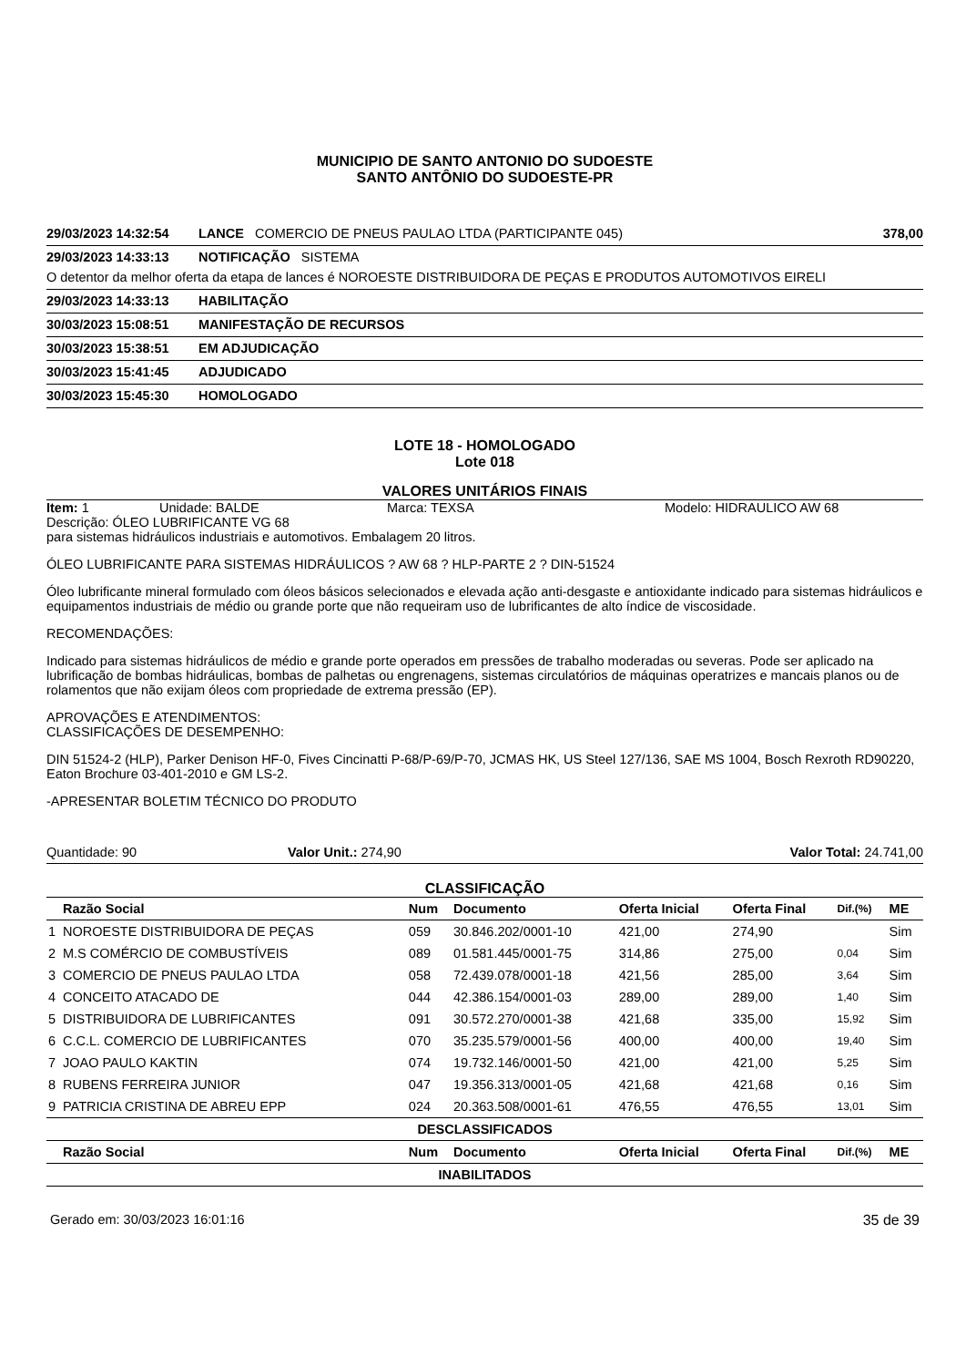MUNICIPIO DE SANTO ANTONIO DO SUDOESTE
SANTO ANTÔNIO DO SUDOESTE-PR
29/03/2023 14:32:54 LANCE COMERCIO DE PNEUS PAULAO LTDA (PARTICIPANTE 045) 378,00
29/03/2023 14:33:13 NOTIFICAÇÃO SISTEMA
O detentor da melhor oferta da etapa de lances é NOROESTE DISTRIBUIDORA DE PEÇAS E PRODUTOS AUTOMOTIVOS EIRELI
29/03/2023 14:33:13 HABILITAÇÃO
30/03/2023 15:08:51 MANIFESTAÇÃO DE RECURSOS
30/03/2023 15:38:51 EM ADJUDICAÇÃO
30/03/2023 15:41:45 ADJUDICADO
30/03/2023 15:45:30 HOMOLOGADO
LOTE 18 - HOMOLOGADO
Lote 018
VALORES UNITÁRIOS FINAIS
Item: 1 Unidade: BALDE Marca: TEXSA Modelo: HIDRAULICO AW 68
Descrição: ÓLEO LUBRIFICANTE VG 68
para sistemas hidráulicos industriais e automotivos. Embalagem 20 litros.
ÓLEO LUBRIFICANTE PARA SISTEMAS HIDRÁULICOS ? AW 68 ? HLP-PARTE 2 ? DIN-51524
Óleo lubrificante mineral formulado com óleos básicos selecionados e elevada ação anti-desgaste e antioxidante indicado para sistemas hidráulicos e equipamentos industriais de médio ou grande porte que não requeiram uso de lubrificantes de alto índice de viscosidade.
RECOMENDAÇÕES:
Indicado para sistemas hidráulicos de médio e grande porte operados em pressões de trabalho moderadas ou severas. Pode ser aplicado na lubrificação de bombas hidráulicas, bombas de palhetas ou engrenagens, sistemas circulatórios de máquinas operatrizes e mancais planos ou de rolamentos que não exijam óleos com propriedade de extrema pressão (EP).
APROVAÇÕES E ATENDIMENTOS:
CLASSIFICAÇÕES DE DESEMPENHO:
DIN 51524-2 (HLP), Parker Denison HF-0, Fives Cincinatti P-68/P-69/P-70, JCMAS HK, US Steel 127/136, SAE MS 1004, Bosch Rexroth RD90220, Eaton Brochure 03-401-2010 e GM LS-2.
-APRESENTAR BOLETIM TÉCNICO DO PRODUTO
Quantidade: 90 Valor Unit.: 274,90 Valor Total: 24.741,00
CLASSIFICAÇÃO
| | Razão Social | Num | Documento | Oferta Inicial | Oferta Final | Dif.(%) | ME |
| --- | --- | --- | --- | --- | --- | --- | --- |
| 1 | NOROESTE DISTRIBUIDORA DE PEÇAS | 059 | 30.846.202/0001-10 | 421,00 | 274,90 | | Sim |
| 2 | M.S COMÉRCIO DE COMBUSTÍVEIS | 089 | 01.581.445/0001-75 | 314,86 | 275,00 | 0,04 | Sim |
| 3 | COMERCIO DE PNEUS PAULAO LTDA | 058 | 72.439.078/0001-18 | 421,56 | 285,00 | 3,64 | Sim |
| 4 | CONCEITO ATACADO DE | 044 | 42.386.154/0001-03 | 289,00 | 289,00 | 1,40 | Sim |
| 5 | DISTRIBUIDORA DE LUBRIFICANTES | 091 | 30.572.270/0001-38 | 421,68 | 335,00 | 15,92 | Sim |
| 6 | C.C.L. COMERCIO DE LUBRIFICANTES | 070 | 35.235.579/0001-56 | 400,00 | 400,00 | 19,40 | Sim |
| 7 | JOAO PAULO KAKTIN | 074 | 19.732.146/0001-50 | 421,00 | 421,00 | 5,25 | Sim |
| 8 | RUBENS FERREIRA JUNIOR | 047 | 19.356.313/0001-05 | 421,68 | 421,68 | 0,16 | Sim |
| 9 | PATRICIA CRISTINA DE ABREU EPP | 024 | 20.363.508/0001-61 | 476,55 | 476,55 | 13,01 | Sim |
| DESCLASSIFICADOS | | | | | | | |
| | Razão Social | Num | Documento | Oferta Inicial | Oferta Final | Dif.(%) | ME |
| INABILITADOS | | | | | | | |
Gerado em: 30/03/2023 16:01:16 35 de 39